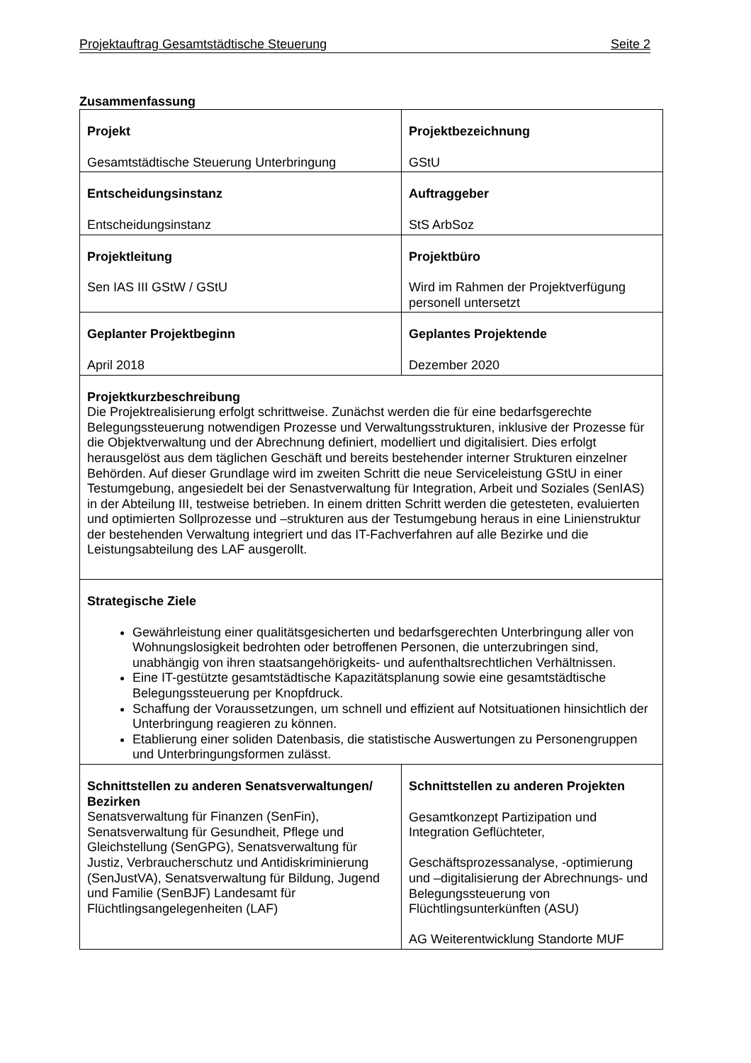Projektauftrag Gesamtstädtische Steuerung Seite 2
Zusammenfassung
| Projekt Gesamtstädtische Steuerung Unterbringung | Projektbezeichnung GStU |
| Entscheidungsinstanz Entscheidungsinstanz | Auftraggeber StS ArbSoz |
| Projektleitung Sen IAS III GStW / GStU | Projektbüro Wird im Rahmen der Projektverfügung personell untersetzt |
| Geplanter Projektbeginn April 2018 | Geplantes Projektende Dezember 2020 |
| Projektkurzbeschreibung Die Projektrealisierung erfolgt schrittweise. Zunächst werden die für eine bedarfsgerechte Belegungssteuerung notwendigen Prozesse und Verwaltungsstrukturen, inklusive der Prozesse für die Objektverwaltung und der Abrechnung definiert, modelliert und digitalisiert. Dies erfolgt herausgelöst aus dem täglichen Geschäft und bereits bestehender interner Strukturen einzelner Behörden. Auf dieser Grundlage wird im zweiten Schritt die neue Serviceleistung GStU in einer Testumgebung, angesiedelt bei der Senastverwaltung für Integration, Arbeit und Soziales (SenIAS) in der Abteilung III, testweise betrieben. In einem dritten Schritt werden die getesteten, evaluierten und optimierten Sollprozesse und –strukturen aus der Testumgebung heraus in eine Linienstruktur der bestehenden Verwaltung integriert und das IT-Fachverfahren auf alle Bezirke und die Leistungsabteilung des LAF ausgerollt. | |
| Strategische Ziele Gewährleistung einer qualitätsgesicherten und bedarfsgerechten Unterbringung aller von Wohnungslosigkeit bedrohten oder betroffenen Personen, die unterzubringen sind, unabhängig von ihren staatsangehörigkeits- und aufenthaltsrechtlichen Verhältnissen. Eine IT-gestützte gesamtstädtische Kapazitätsplanung sowie eine gesamtstädtische Belegungssteuerung per Knopfdruck. Schaffung der Voraussetzungen, um schnell und effizient auf Notsituationen hinsichtlich der Unterbringung reagieren zu können. Etablierung einer soliden Datenbasis, die statistische Auswertungen zu Personengruppen und Unterbringungsformen zulässt. | |
| Schnittstellen zu anderen Senatsverwaltungen/ Bezirken Senatsverwaltung für Finanzen (SenFin), Senatsverwaltung für Gesundheit, Pflege und Gleichstellung (SenGPG), Senatsverwaltung für Justiz, Verbraucherschutz und Antidiskriminierung (SenJustVA), Senatsverwaltung für Bildung, Jugend und Familie (SenBJF) Landesamt für Flüchtlingsangelegenheiten (LAF) | Schnittstellen zu anderen Projekten Gesamtkonzept Partizipation und Integration Geflüchteter, Geschäftsprozessanalyse, -optimierung und –digitalisierung der Abrechnungs- und Belegungssteuerung von Flüchtlingsunterkünften (ASU) AG Weiterentwicklung Standorte MUF |